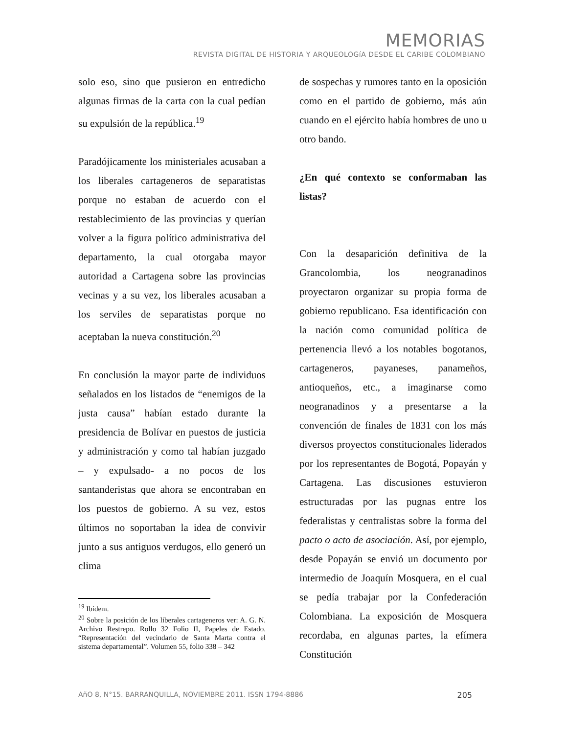MEMORIAS
REVISTA DIGITAL DE HISTORIA Y ARQUEOLOGíA DESDE EL CARIBE COLOMBIANO
solo eso, sino que pusieron en entredicho algunas firmas de la carta con la cual pedían su expulsión de la república.<sup>19</sup>
Paradójicamente los ministeriales acusaban a los liberales cartageneros de separatistas porque no estaban de acuerdo con el restablecimiento de las provincias y querían volver a la figura político administrativa del departamento, la cual otorgaba mayor autoridad a Cartagena sobre las provincias vecinas y a su vez, los liberales acusaban a los serviles de separatistas porque no aceptaban la nueva constitución.<sup>20</sup>
En conclusión la mayor parte de individuos señalados en los listados de “enemigos de la justa causa” habían estado durante la presidencia de Bolívar en puestos de justicia y administración y como tal habían juzgado – y expulsado- a no pocos de los santanderistas que ahora se encontraban en los puestos de gobierno. A su vez, estos últimos no soportaban la idea de convivir junto a sus antiguos verdugos, ello generó un clima
<sup>19</sup> Ibídem.
<sup>20</sup> Sobre la posición de los liberales cartageneros ver: A. G. N. Archivo Restrepo. Rollo 32 Folio II, Papeles de Estado. “Representación del vecindario de Santa Marta contra el sistema departamental”. Volumen 55, folio 338 – 342
de sospechas y rumores tanto en la oposición como en el partido de gobierno, más aún cuando en el ejército había hombres de uno u otro bando.
¿En qué contexto se conformaban las listas?
Con la desaparición definitiva de la Grancolombia, los neogranadinos proyectaron organizar su propia forma de gobierno republicano. Esa identificación con la nación como comunidad política de pertenencia llevó a los notables bogotanos, cartageneros, payaneses, panameños, antioqueños, etc., a imaginarse como neogranadinos y a presentarse a la convención de finales de 1831 con los más diversos proyectos constitucionales liderados por los representantes de Bogotá, Popayán y Cartagena. Las discusiones estuvieron estructuradas por las pugnas entre los federalistas y centralistas sobre la forma del pacto o acto de asociación. Así, por ejemplo, desde Popayán se envió un documento por intermedio de Joaquín Mosquera, en el cual se pedía trabajar por la Confederación Colombiana. La exposición de Mosquera recordaba, en algunas partes, la efímera Constitución
AñO 8, N°15. BARRANQUILLA, NOVIEMBRE 2011. ISSN 1794-8886 205